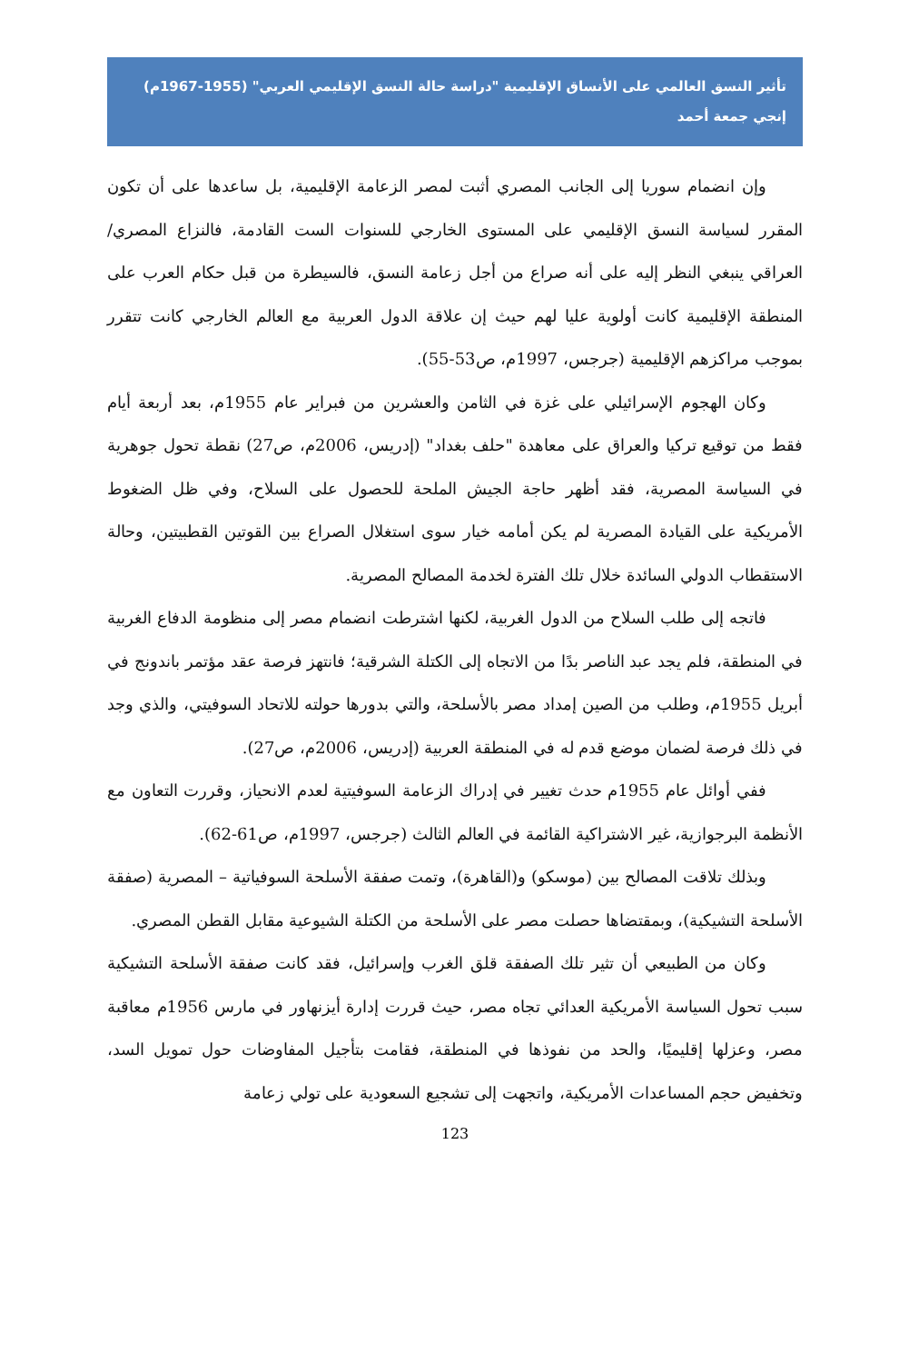تأثير النسق العالمي على الأنساق الإقليمية "دراسة حالة النسق الإقليمي العربي" (1955-1967م)
إنجي جمعة أحمد
وإن انضمام سوريا إلى الجانب المصري أثبت لمصر الزعامة الإقليمية، بل ساعدها على أن تكون المقرر لسياسة النسق الإقليمي على المستوى الخارجي للسنوات الست القادمة، فالنزاع المصري/العراقي ينبغي النظر إليه على أنه صراع من أجل زعامة النسق، فالسيطرة من قبل حكام العرب على المنطقة الإقليمية كانت أولوية عليا لهم حيث إن علاقة الدول العربية مع العالم الخارجي كانت تتقرر بموجب مراكزهم الإقليمية (جرجس، 1997م، ص53-55).
وكان الهجوم الإسرائيلي على غزة في الثامن والعشرين من فبراير عام 1955م، بعد أربعة أيام فقط من توقيع تركيا والعراق على معاهدة "حلف بغداد" (إدريس، 2006م، ص27) نقطة تحول جوهرية في السياسة المصرية، فقد أظهر حاجة الجيش الملحة للحصول على السلاح، وفي ظل الضغوط الأمريكية على القيادة المصرية لم يكن أمامه خيار سوى استغلال الصراع بين القوتين القطبيتين، وحالة الاستقطاب الدولي السائدة خلال تلك الفترة لخدمة المصالح المصرية.
فاتجه إلى طلب السلاح من الدول الغربية، لكنها اشترطت انضمام مصر إلى منظومة الدفاع الغربية في المنطقة، فلم يجد عبد الناصر بدًا من الاتجاه إلى الكتلة الشرقية؛ فانتهز فرصة عقد مؤتمر باندونج في أبريل 1955م، وطلب من الصين إمداد مصر بالأسلحة، والتي بدورها حولته للاتحاد السوفيتي، والذي وجد في ذلك فرصة لضمان موضع قدم له في المنطقة العربية (إدريس، 2006م، ص27).
ففي أوائل عام 1955م حدث تغيير في إدراك الزعامة السوفيتية لعدم الانحياز، وقررت التعاون مع الأنظمة البرجوازية، غير الاشتراكية القائمة في العالم الثالث (جرجس، 1997م، ص61-62).
وبذلك تلاقت المصالح بين (موسكو) و(القاهرة)، وتمت صفقة الأسلحة السوفياتية – المصرية (صفقة الأسلحة التشيكية)، وبمقتضاها حصلت مصر على الأسلحة من الكتلة الشيوعية مقابل القطن المصري.
وكان من الطبيعي أن تثير تلك الصفقة قلق الغرب وإسرائيل، فقد كانت صفقة الأسلحة التشيكية سبب تحول السياسة الأمريكية العدائي تجاه مصر، حيث قررت إدارة أيزنهاور في مارس 1956م معاقبة مصر، وعزلها إقليميًا، والحد من نفوذها في المنطقة، فقامت بتأجيل المفاوضات حول تمويل السد، وتخفيض حجم المساعدات الأمريكية، واتجهت إلى تشجيع السعودية على تولي زعامة
123